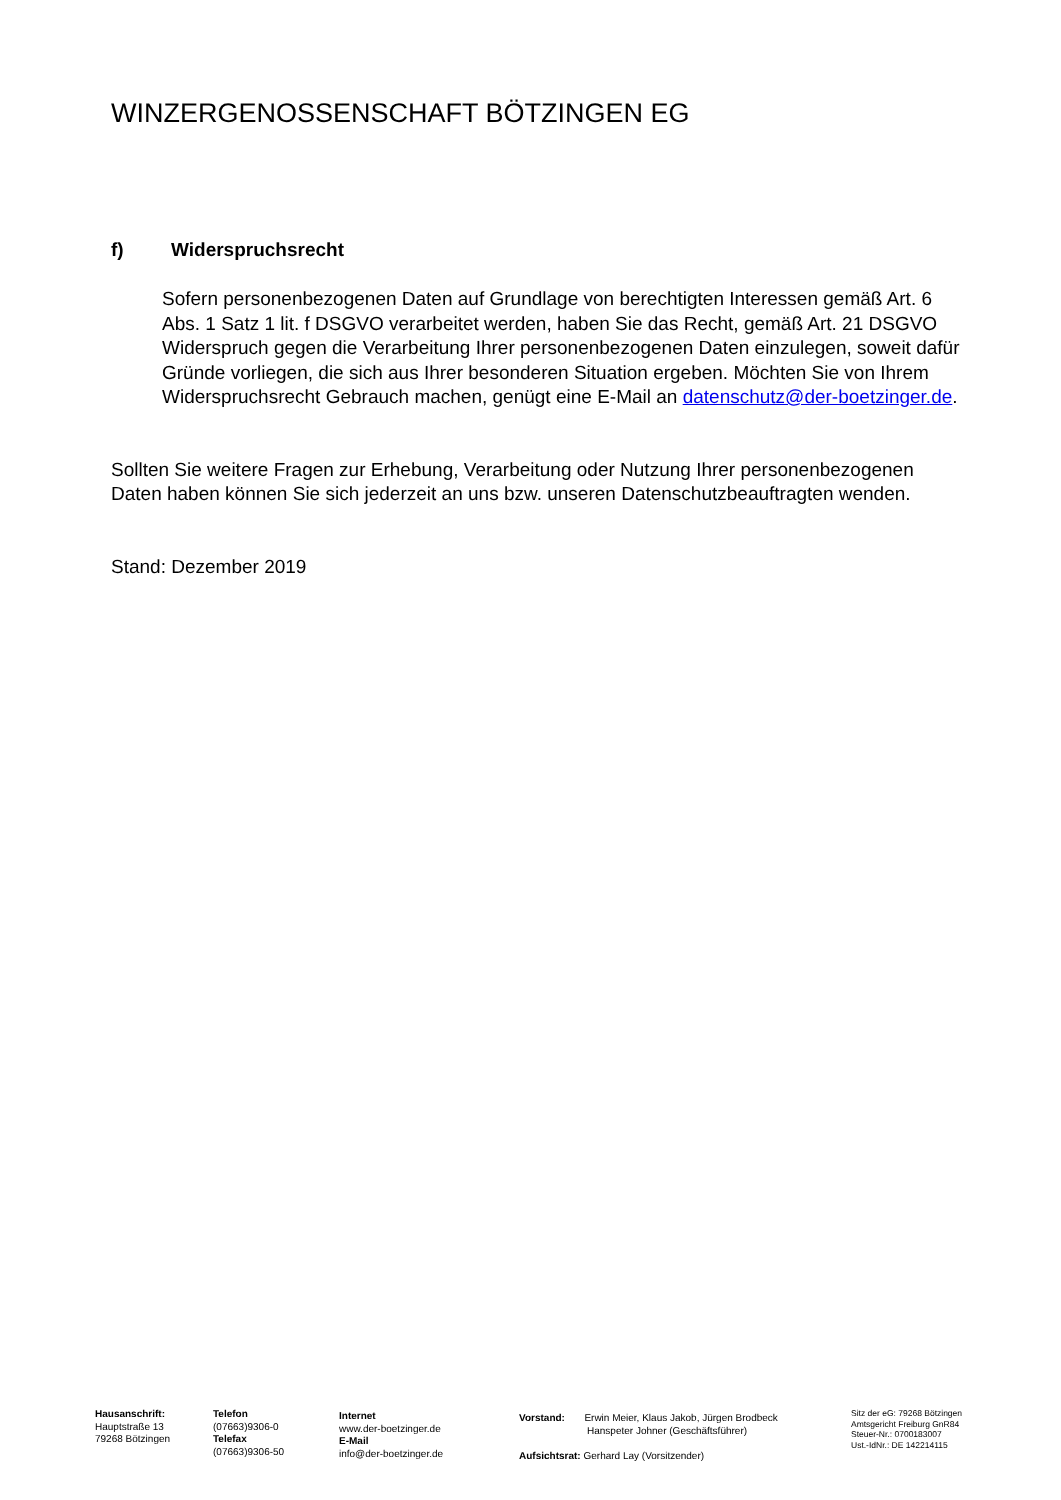WINZERGENOSSENSCHAFT BÖTZINGEN EG
f) Widerspruchsrecht
Sofern personenbezogenen Daten auf Grundlage von berechtigten Interessen gemäß Art. 6 Abs. 1 Satz 1 lit. f DSGVO verarbeitet werden, haben Sie das Recht, gemäß Art. 21 DSGVO Widerspruch gegen die Verarbeitung Ihrer personenbezogenen Daten einzulegen, soweit dafür Gründe vorliegen, die sich aus Ihrer besonderen Situation ergeben. Möchten Sie von Ihrem Widerspruchsrecht Gebrauch machen, genügt eine E-Mail an datenschutz@der-boetzinger.de.
Sollten Sie weitere Fragen zur Erhebung, Verarbeitung oder Nutzung Ihrer personenbezogenen Daten haben können Sie sich jederzeit an uns bzw. unseren Datenschutzbeauftragten wenden.
Stand: Dezember 2019
Hausanschrift:
Hauptstraße 13
79268 Bötzingen
Telefon
(07663)9306-0
Telefax
(07663)9306-50
Internet
www.der-boetzinger.de
E-Mail
info@der-boetzinger.de
Vorstand: Erwin Meier, Klaus Jakob, Jürgen Brodbeck
Hanspeter Johner (Geschäftsführer)
Aufsichtsrat: Gerhard Lay (Vorsitzender)
Sitz der eG: 79268 Bötzingen
Amtsgericht Freiburg GnR84
Steuer-Nr.: 0700183007
Ust.-IdNr.: DE 142214115